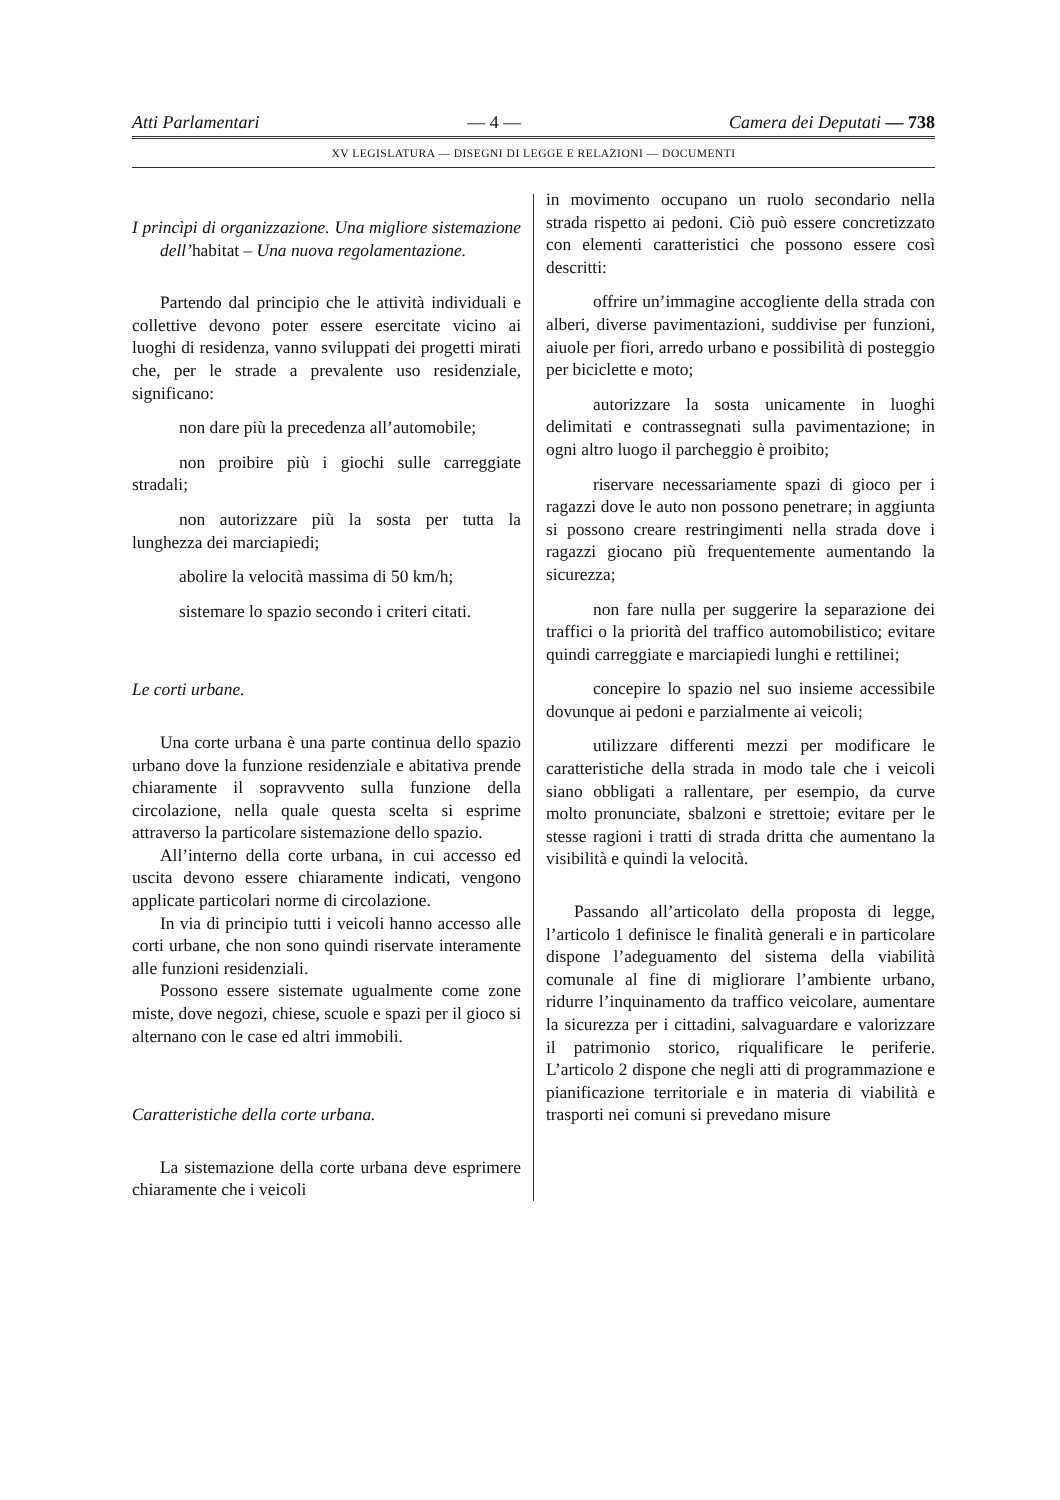Atti Parlamentari — 4 — Camera dei Deputati — 738
XV LEGISLATURA — DISEGNI DI LEGGE E RELAZIONI — DOCUMENTI
I princìpi di organizzazione. Una migliore sistemazione dell’habitat – Una nuova regolamentazione.
Partendo dal principio che le attività individuali e collettive devono poter essere esercitate vicino ai luoghi di residenza, vanno sviluppati dei progetti mirati che, per le strade a prevalente uso residenziale, significano:
non dare più la precedenza all’automobile;
non proibire più i giochi sulle carreggiate stradali;
non autorizzare più la sosta per tutta la lunghezza dei marciapiedi;
abolire la velocità massima di 50 km/h;
sistemare lo spazio secondo i criteri citati.
Le corti urbane.
Una corte urbana è una parte continua dello spazio urbano dove la funzione residenziale e abitativa prende chiaramente il sopravvento sulla funzione della circolazione, nella quale questa scelta si esprime attraverso la particolare sistemazione dello spazio.
All’interno della corte urbana, in cui accesso ed uscita devono essere chiaramente indicati, vengono applicate particolari norme di circolazione.
In via di principio tutti i veicoli hanno accesso alle corti urbane, che non sono quindi riservate interamente alle funzioni residenziali.
Possono essere sistemate ugualmente come zone miste, dove negozi, chiese, scuole e spazi per il gioco si alternano con le case ed altri immobili.
Caratteristiche della corte urbana.
La sistemazione della corte urbana deve esprimere chiaramente che i veicoli
in movimento occupano un ruolo secondario nella strada rispetto ai pedoni. Ciò può essere concretizzato con elementi caratteristici che possono essere così descritti:
offrire un’immagine accogliente della strada con alberi, diverse pavimentazioni, suddivise per funzioni, aiuole per fiori, arredo urbano e possibilità di posteggio per biciclette e moto;
autorizzare la sosta unicamente in luoghi delimitati e contrassegnati sulla pavimentazione; in ogni altro luogo il parcheggio è proibito;
riservare necessariamente spazi di gioco per i ragazzi dove le auto non possono penetrare; in aggiunta si possono creare restringimenti nella strada dove i ragazzi giocano più frequentemente aumentando la sicurezza;
non fare nulla per suggerire la separazione dei traffici o la priorità del traffico automobilistico; evitare quindi carreggiate e marciapiedi lunghi e rettilinei;
concepire lo spazio nel suo insieme accessibile dovunque ai pedoni e parzialmente ai veicoli;
utilizzare differenti mezzi per modificare le caratteristiche della strada in modo tale che i veicoli siano obbligati a rallentare, per esempio, da curve molto pronunciate, sbalzoni e strettoie; evitare per le stesse ragioni i tratti di strada dritta che aumentano la visibilità e quindi la velocità.
Passando all’articolato della proposta di legge, l’articolo 1 definisce le finalità generali e in particolare dispone l’adeguamento del sistema della viabilità comunale al fine di migliorare l’ambiente urbano, ridurre l’inquinamento da traffico veicolare, aumentare la sicurezza per i cittadini, salvaguardare e valorizzare il patrimonio storico, riqualificare le periferie. L’articolo 2 dispone che negli atti di programmazione e pianificazione territoriale e in materia di viabilità e trasporti nei comuni si prevedano misure